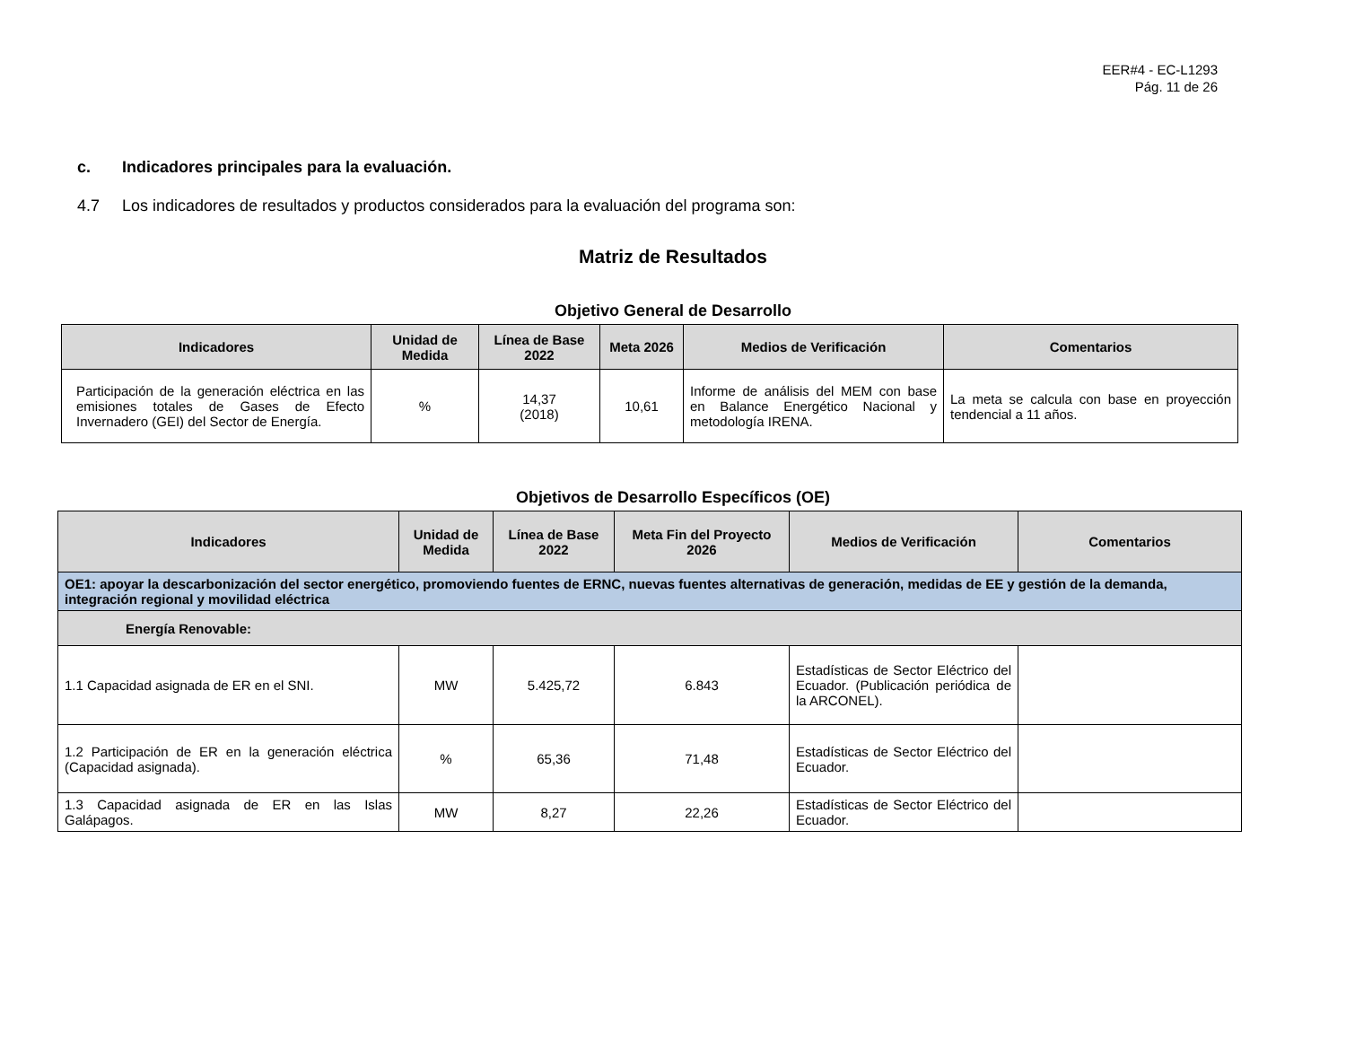EER#4 - EC-L1293
Pág. 11 de 26
c. Indicadores principales para la evaluación.
4.7 Los indicadores de resultados y productos considerados para la evaluación del programa son:
Matriz de Resultados
Objetivo General de Desarrollo
| Indicadores | Unidad de Medida | Línea de Base 2022 | Meta 2026 | Medios de Verificación | Comentarios |
| --- | --- | --- | --- | --- | --- |
| Participación de la generación eléctrica en las emisiones totales de Gases de Efecto Invernadero (GEI) del Sector de Energía. | % | 14,37 (2018) | 10,61 | Informe de análisis del MEM con base en Balance Energético Nacional y metodología IRENA. | La meta se calcula con base en proyección tendencial a 11 años. |
Objetivos de Desarrollo Específicos (OE)
| Indicadores | Unidad de Medida | Línea de Base 2022 | Meta Fin del Proyecto 2026 | Medios de Verificación | Comentarios |
| --- | --- | --- | --- | --- | --- |
| OE1: apoyar la descarbonización del sector energético, promoviendo fuentes de ERNC, nuevas fuentes alternativas de generación, medidas de EE y gestión de la demanda, integración regional y movilidad eléctrica | | | | | |
| Energía Renovable: | | | | | |
| 1.1 Capacidad asignada de ER en el SNI. | MW | 5.425,72 | 6.843 | Estadísticas de Sector Eléctrico del Ecuador. (Publicación periódica de la ARCONEL). | |
| 1.2 Participación de ER en la generación eléctrica (Capacidad asignada). | % | 65,36 | 71,48 | Estadísticas de Sector Eléctrico del Ecuador. | |
| 1.3 Capacidad asignada de ER en las Islas Galápagos. | MW | 8,27 | 22,26 | Estadísticas de Sector Eléctrico del Ecuador. | |